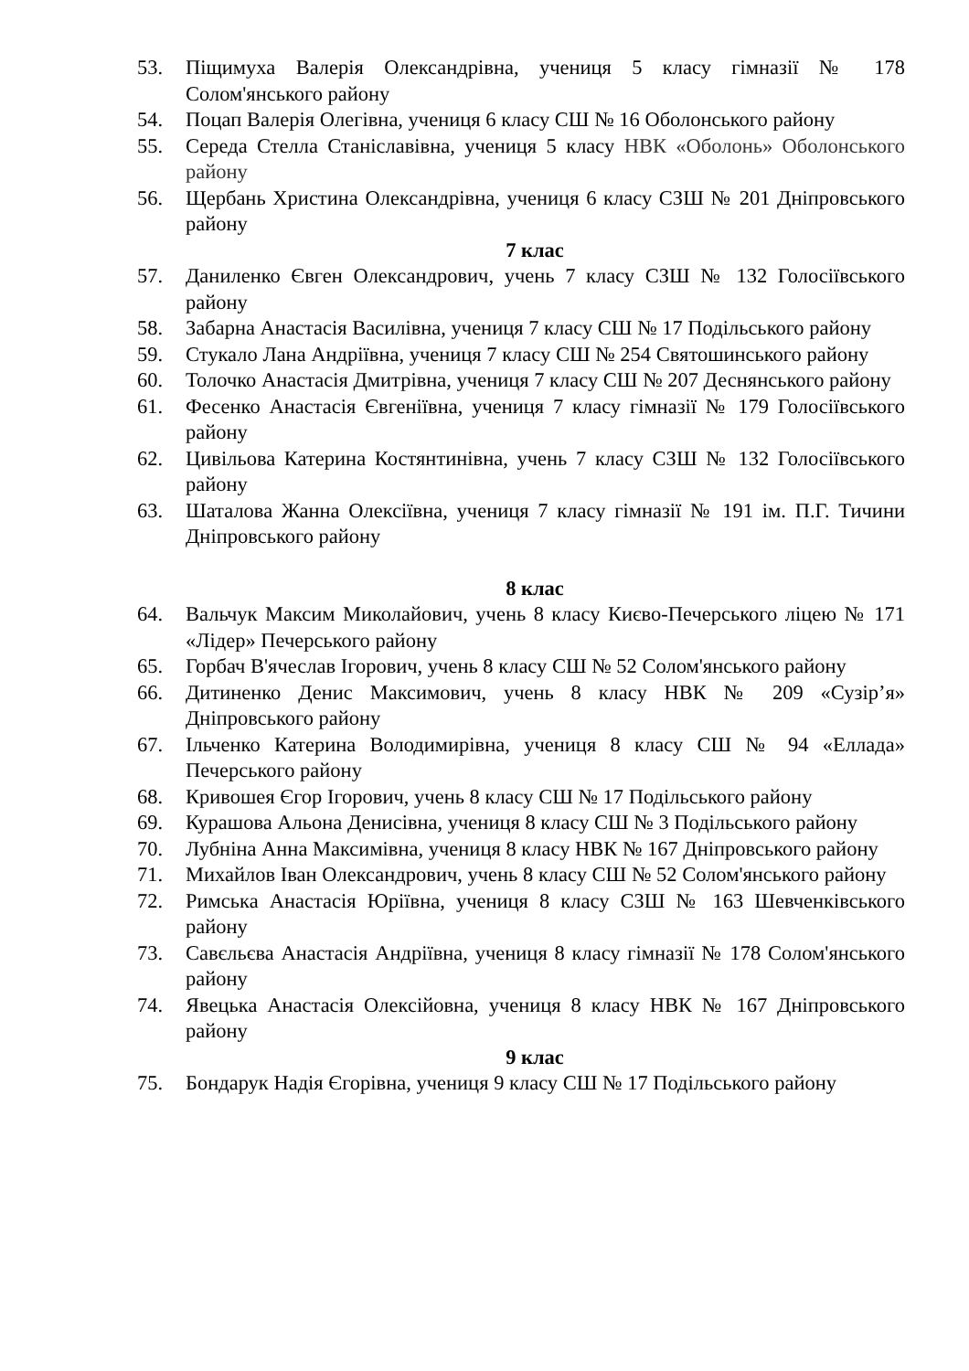53. Піщимуха Валерія Олександрівна, учениця 5 класу гімназії № 178 Солом'янського району
54. Поцап Валерія Олегівна, учениця 6 класу СШ № 16 Оболонського району
55. Середа Стелла Станіславівна, учениця 5 класу НВК «Оболонь» Оболонського району
56. Щербань Христина Олександрівна, учениця 6 класу СЗШ № 201 Дніпровського району
7 клас
57. Даниленко Євген Олександрович, учень 7 класу СЗШ № 132 Голосіївського району
58. Забарна Анастасія Василівна, учениця 7 класу СШ № 17 Подільського району
59. Стукало Лана Андріївна, учениця 7 класу СШ № 254 Святошинського району
60. Толочко Анастасія Дмитрівна, учениця 7 класу СШ № 207 Деснянського району
61. Фесенко Анастасія Євгеніївна, учениця 7 класу гімназії № 179 Голосіївського району
62. Цивільова Катерина Костянтинівна, учень 7 класу СЗШ № 132 Голосіївського району
63. Шаталова Жанна Олексіївна, учениця 7 класу гімназії № 191 ім. П.Г. Тичини Дніпровського району
8 клас
64. Вальчук Максим Миколайович, учень 8 класу Києво-Печерського ліцею № 171 «Лідер» Печерського району
65. Горбач В'ячеслав Ігорович, учень 8 класу СШ № 52 Солом'янського району
66. Дитиненко Денис Максимович, учень 8 класу НВК № 209 «Сузір’я» Дніпровського району
67. Ільченко Катерина Володимирівна, учениця 8 класу СШ № 94 «Еллада» Печерського району
68. Кривошея Єгор Ігорович, учень 8 класу СШ № 17 Подільського району
69. Курашова Альона Денисівна, учениця 8 класу СШ № 3 Подільського району
70. Лубніна Анна Максимівна, учениця 8 класу НВК № 167 Дніпровського району
71. Михайлов Іван Олександрович, учень 8 класу СШ № 52 Солом'янського району
72. Римська Анастасія Юріївна, учениця 8 класу СЗШ № 163 Шевченківського району
73. Савєльєва Анастасія Андріївна, учениця 8 класу гімназії № 178 Солом'янського району
74. Явецька Анастасія Олексійовна, учениця 8 класу НВК № 167 Дніпровського району
9 клас
75. Бондарук Надія Єгорівна, учениця 9 класу СШ № 17 Подільського району